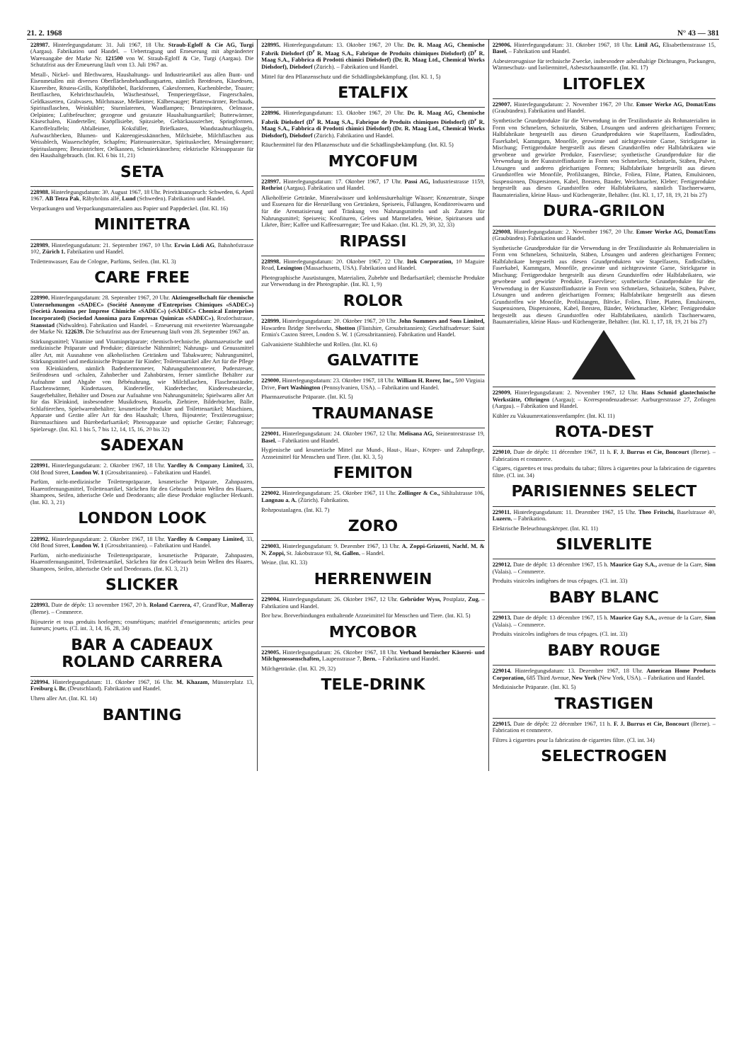21. 2. 1968 N° 43 — 381
228987. Hinterlegungsdatum: 31. Juli 1967, 18 Uhr. Straub-Egloff & Cie AG, Turgi (Aargau). Fabrikation und Handel. – Uebertragung und Erneuerung mit abgeänderter Warenangabe der Marke Nr. 121500 von W. Straub-Egloff & Cie, Turgi (Aargau). Die Schutzfrist aus der Erneuerung läuft vom 13. Juli 1967 an.
Metall-, Nickel- und Blechwaren, Haushaltungs- und Industrieartikel aus allen Bunt- und Eisenmetallen mit diversen Oberflächenbehandlungsarten, nämlich Brotdosen, Käsedosen, Käsereiber, Rösteи-Grills, Knöpflihobel, Backformen, Cakesformen, Kuchenbleche, Toaster; Bettflaschen, Kehrichtschaufeln, Wäschestössel, Temperiergefässe, Fingerschalen, Geldkassetten, Grabvasen, Milchmasse, Melkeimer, Kälbersauger; Plattenwärmer, Rechauds, Spiritusflaschen, Weinkühler; Sturmlaternen, Wandlampen; Benzinpinten, Oelmasse, Oelpinten; Luftbefeuchter; gezogene und gestanzte Haushaltungsartikel; Butterwärmer, Käseschalen, Kinderteller, Knöpflisiebe, Spitzsiebe, Gebäckausstecher, Springformen, Kartoffelraffeln; Abfalleimer, Koksfüller, Briefkasten, Wandstaubtuchkugeln, Aufwaschbecken, Blumen- und Kakteengiesskännchen, Milchsiebe, Milchflaschen aus Weissblech, Wasserschöpfer, Schapfen; Plattenuntersätze, Spirituskocher, Messingbrenner; Spirituslampen; Benzintrichter, Oelkannen, Schmierkännchen; elektrische Kleinapparate für den Haushaltgebrauch. (Int. Kl. 6 bis 11, 21)
SETA
228988. Hinterlegungsdatum: 30. August 1967, 18 Uhr. Prioritätsanspruch: Schweden, 6. April 1967. AB Tetra Pak, Råbyholms allé, Lund (Schweden). Fabrikation und Handel.
Verpackungen und Verpackungsmaterialien aus Papier und Pappdeckel. (Int. Kl. 16)
MINITETRA
228989. Hinterlegungsdatum: 21. September 1967, 10 Uhr. Erwin Lüdi AG, Bahnhofstrasse 102, Zürich 1. Fabrikation und Handel.
Toilettenwasser, Eau de Cologne, Parfüms, Seifen. (Int. Kl. 3)
CARE FREE
228990. Hinterlegungsdatum: 28. September 1967, 20 Uhr. Aktiengesellschaft für chemische Unternehmungen «SADEC» (Société Anonyme d'Entreprises Chimiques «SADEC») (Società Anonima per Imprese Chimiche «SADEC») («SADEC» Chemical Enterprises Incorporated) (Sociedad Anonima para Empresas Quimicas «SADEC»), Rozlochstrasse, Stansstad (Nidwalden). Fabrikation und Handel. – Erneuerung mit erweiterter Warenangabe der Marke Nr. 122639. Die Schutzfrist aus der Erneuerung läuft vom 28. September 1967 an.
Stärkungsmittel; Vitamine und Vitaminpräparate; chemisch-technische, pharmazeutische und medizinische Präparate und Produkte; diätetische Nährmittel; Nahrungs- und Genussmittel aller Art, mit Ausnahme von alkoholischen Getränken und Tabakwaren; Nahrungsmittel, Stärkungsmittel und medizinische Präparate für Kinder; Toilettenartikel aller Art für die Pflege von Kleinkindern, nämlich Badethermometer, Nahrungsthermometer, Puderstreuer, Seifendosen und -schalen, Zahnbecher und Zahnbürsten, ferner sämtliche Behälter zur Aufnahme und Abgabe von Bébénahrung, wie Milchflaschen, Flaschenständer, Flaschenwärmer, Kindertassen, Kinderteller, Kinderbecher, Kinderessbestecke, Saugerbehälter, Behälter und Dosen zur Aufnahme von Nahrungsmitteln; Spielwaren aller Art für das Kleinkind, insbesondere Musikdosen, Rasseln, Ziehtiere, Bilderbücher, Bälle, Schlaftierchen, Spielwarenbehälter; kosmetische Produkte und Toilettenartikel; Maschinen, Apparate und Geräte aller Art für den Haushalt; Uhren, Bijouterie; Textilerzeugnisse; Büromaschinen und Bürobedarfsartikel; Photoapparate und optische Geräte; Fahrzeuge; Spielzeuge. (Int. Kl. 1 bis 5, 7 bis 12, 14, 15, 16, 20 bis 32)
SADEXAN
228991. Hinterlegungsdatum: 2. Oktober 1967, 18 Uhr. Yardley & Company Limited, 33, Old Bond Street, London W. 1 (Grossbritannien). – Fabrikation und Handel.
Parfüm, nicht-medizinische Toilettenpräparate, kosmetische Präparate, Zahnpasten, Haarentfernungsmittel, Toilettenartikel, Säckchen für den Gebrauch beim Wellen des Haares, Shampoos, Seifen, ätherische Oele und Deodorants; alle diese Produkte englischer Herkunft. (Int. Kl. 3, 21)
LONDON LOOK
228992. Hinterlegungsdatum: 2. Oktober 1967, 18 Uhr. Yardley & Company Limited, 33, Old Bond Street, London W. 1 (Grossbritannien). – Fabrikation und Handel.
Parfüm, nicht-medizinische Toilettenpräparate, kosmetische Präparate, Zahnpasten, Haarentfernungsmittel, Toilettenartikel, Säckchen für den Gebrauch beim Wellen des Haares, Shampoos, Seifen, ätherische Oele und Deodorants. (Int. Kl. 3, 21)
SLICKER
228993. Date de dépôt: 13 novembre 1967, 20 h. Roland Carrera, 47, Grand'Rue, Malleray (Berne). – Commerce.
Bijouterie et tous produits horlogers; cosmétiques; matériel d'enseignements; articles pour fumeurs; jouets. (Cl. int. 3, 14, 16, 28, 34)
BAR A CADEAUX
ROLAND CARRERA
228994. Hinterlegungsdatum: 11. Oktober 1967, 16 Uhr. M. Khazam, Münsterplatz 13, Freiburg i. Br. (Deutschland). Fabrikation und Handel.
Uhren aller Art. (Int. Kl. 14)
BANTING
228995. Hinterlegungsdatum: 13. Oktober 1967, 20 Uhr. Dr. R. Maag AG, Chemische Fabrik Dielsdorf (D<sup>r</sup> R. Maag S.A., Fabrique de Produits chimiques Dielsdorf) (D<sup>r</sup> R. Maag S.A., Fabbrica di Prodotti chimici Dielsdorf) (Dr. R. Maag Ltd., Chemical Works Dielsdorf), Dielsdorf (Zürich). – Fabrikation und Handel.
Mittel für den Pflanzenschutz und die Schädlingsbekämpfung. (Int. Kl. 1, 5)
ETALFIX
228996. Hinterlegungsdatum: 13. Oktober 1967, 20 Uhr. Dr. R. Maag AG, Chemische Fabrik Dielsdorf (D<sup>r</sup> R. Maag S.A., Fabrique de Produits chimiques Dielsdorf) (D<sup>r</sup> R. Maag S.A., Fabbrica di Prodotti chimici Dielsdorf) (Dr. R. Maag Ltd., Chemical Works Dielsdorf), Dielsdorf (Zürich). Fabrikation und Handel.
Räuchermittel für den Pflanzenschutz und die Schädlingsbekämpfung. (Int. Kl. 5)
MYCOFUM
228997. Hinterlegungsdatum: 17. Oktober 1967, 17 Uhr. Passi AG, Industriestrasse 1159, Rothrist (Aargau). Fabrikation und Handel.
Alkoholfreie Getränke, Mineralwässer und kohlensäurehaltige Wässer; Konzentrate, Sirupe und Essenzen für die Herstellung von Getränken, Speiseeis, Füllungen, Konditoreiwaren und für die Aromatisierung und Tränkung von Nahrungsmitteln und als Zutaten für Nahrungsmittel; Speiseeis; Konfituren, Gelees und Marmeladen, Weine, Spirituosen und Liköre, Bier; Kaffee und Kaffeesurrogate; Tee und Kakao. (Int. Kl. 29, 30, 32, 33)
RIPASSI
228998. Hinterlegungsdatum: 20. Oktober 1967, 22 Uhr. Itek Corporation, 10 Maguire Road, Lexington (Massachusetts, USA). Fabrikation und Handel.
Photographische Ausrüstungen, Materialien, Zubehör und Bedarfsartikel; chemische Produkte zur Verwendung in der Photographie. (Int. Kl. 1, 9)
ROLOR
228999. Hinterlegungsdatum: 20. Oktober 1967, 20 Uhr. John Summers and Sons Limited, Hawarden Bridge Steelworks, Shotton (Flintshire, Grossbritannien); Geschäftsadresse: Saint Ermin's Caxton Street, London S. W. 1 (Grossbritannien). Fabrikation und Handel.
Galvanisierte Stahlbleche und Rollen. (Int. Kl. 6)
GALVATITE
229000. Hinterlegungsdatum: 23. Oktober 1967, 18 Uhr. William H. Rorer, Inc., 500 Virginia Drive, Fort Washington (Pennsylvanien, USA). – Fabrikation und Handel.
Pharmazeutische Präparate. (Int. Kl. 5)
TRAUMANASE
229001. Hinterlegungsdatum: 24. Oktober 1967, 12 Uhr. Melisana AG, Steinentorstrasse 19, Basel. – Fabrikation und Handel.
Hygienische und kosmetische Mittel zur Mund-, Haut-, Haar-, Körper- und Zahnpflege, Arzneimittel für Menschen und Tiere. (Int. Kl. 3, 5)
FEMITON
229002. Hinterlegungsdatum: 25. Oktober 1967, 11 Uhr. Zollinger & Co., Sihltalstrasse 106, Langnau a. A. (Zürich). Fabrikation.
Rohrpostanlagen. (Int. Kl. 7)
ZORO
229003. Hinterlegungsdatum: 9. Dezember 1967, 13 Uhr. A. Zoppi-Grizzetti, Nachf. M. & N. Zoppi, St. Jakobstrasse 93, St. Gallen. – Handel.
Weine. (Int. Kl. 33)
HERRENWEIN
229004. Hinterlegungsdatum: 26. Oktober 1967, 12 Uhr. Gebrüder Wyss, Postplatz, Zug. – Fabrikation und Handel.
Bor bzw. Borverbindungen enthaltende Arzneimittel für Menschen und Tiere. (Int. Kl. 5)
MYCOBOR
229005. Hinterlegungsdatum: 26. Oktober 1967, 18 Uhr. Verband bernischer Käserei- und Milchgenossenschaften, Laupenstrasse 7, Bern. – Fabrikation und Handel.
Milchgetränke. (Int. Kl. 29, 32)
TELE-DRINK
229006. Hinterlegungsdatum: 31. Oktober 1967, 18 Uhr. Littil AG, Elisabethenstrasse 15, Basel. – Fabrikation und Handel.
Asbesterzeugnisse für technische Zwecke, insbesondere asbesthaltige Dichtungen, Packungen, Wärmeschutz- und Isoliermittel, Asbestschaumstoffe. (Int. Kl. 17)
LITOFLEX
229007. Hinterlegungsdatum: 2. November 1967, 20 Uhr. Emser Werke AG, Domat/Ems (Graubünden). Fabrikation und Handel.
Synthetische Grundprodukte für die Verwendung in der Textilindustrie als Rohmaterialien in Form von Schmelzen, Schnitzeln, Stäben, Lösungen und anderen gleichartigen Formen; Halbfabrikate hergestellt aus diesen Grundprodukten wie Stapelfasern, Endlosfäden, Faserkabel, Kammgarn, Monofile, gezwirnte und nichtgezwirnte Garne, Strickgarne in Mischung; Fertigprodukte hergestellt aus diesen Grundstoffen oder Halbfabrikaten wie gewobene und gewirkte Produkte, Faservliese; synthetische Grundprodukte für die Verwendung in der Kunststoffindustrie in Form von Schmelzen, Schnitzeln, Stäben, Pulver, Lösungen und anderen gleichartigen Formen; Halbfabrikate hergestellt aus diesen Grundstoffen wie Monofile, Profilstangen, Blöcke, Folien, Filme, Platten, Emulsionen, Suspensionen, Dispersionen, Kabel, Borsten, Bänder, Weichmacher, Kleber; Fertigprodukte hergestellt aus diesen Grundstoffen oder Halbfabrikaten, nämlich Täschnerwaren, Baumaterialien, kleine Haus- und Küchengeräte, Behälter. (Int. Kl. 1, 17, 18, 19, 21 bis 27)
DURA-GRILON
229008. Hinterlegungsdatum: 2. November 1967, 20 Uhr. Emser Werke AG, Domat/Ems (Graubünden). Fabrikation und Handel.
Synthetische Grundprodukte für die Verwendung in der Textilindustrie als Rohmaterialien in Form von Schmelzen, Schnitzeln, Stäben, Lösungen und anderen gleichartigen Formen; Halbfabrikate hergestellt aus diesen Grundprodukten wie Stapelfasern, Endlosfäden, Faserkabel, Kammgarn, Monofile, gezwirnte und nichtgezwirnte Garne, Strickgarne in Mischung; Fertigprodukte hergestellt aus diesen Grundstoffen oder Halbfabrikaten, wie gewobene und gewirkte Produkte, Faservliese; synthetische Grundprodukte für die Verwendung in der Kunststoffindustrie in Form von Schmelzen, Schnitzeln, Stäben, Pulver, Lösungen und anderen gleichartigen Formen; Halbfabrikate hergestellt aus diesen Grundstoffen wie Monofile, Profilstangen, Blöcke, Folien, Filme, Platten, Emulsionen, Suspensionen, Dispersionen, Kabel, Borsten, Bänder, Weichmacher, Kleber; Fertigprodukte hergestellt aus diesen Grundstoffen oder Halbfabrikaten, nämlich Täschnerwaren, Baumaterialien, kleine Haus- und Küchengeräte, Behälter. (Int. Kl. 1, 17, 18, 19, 21 bis 27)
229009. Hinterlegungsdatum: 2. November 1967, 12 Uhr. Hans Schmid glastechnische Werkstätte, Oftringen (Aargau); – Korrespondenzadresse: Aarburgerstrasse 27, Zofingen (Aargau). – Fabrikation und Handel.
Kühler zu Vakuumrotationsverdampfer. (Int. Kl. 11)
ROTA-DEST
229010. Date de dépôt: 11 décembre 1967, 11 h. F. J. Burrus et Cie, Boncourt (Berne). – Fabrication et commerce.
Cigares, cigarettes et tous produits du tabac; filtres à cigarettes pour la fabrication de cigarettes filtre. (Cl. int. 34)
PARISIENNES SELECT
229011. Hinterlegungsdatum: 11. Dezember 1967, 15 Uhr. Theo Fritschi, Baselstrasse 40, Luzern. – Fabrikation.
Elektrische Beleuchtungskörper. (Int. Kl. 11)
SILVERLITE
229012. Date de dépôt: 13 décembre 1967, 15 h. Maurice Gay S.A., avenue de la Gare, Sion (Valais). – Commerce.
Produits vinicoles indigènes de tous cépages. (Cl. int. 33)
BABY BLANC
229013. Date de dépôt: 13 décembre 1967, 15 h. Maurice Gay S.A., avenue de la Gare, Sion (Valais). – Commerce.
Produits vinicoles indigènes de tous cépages. (Cl. int. 33)
BABY ROUGE
229014. Hinterlegungsdatum: 13. Dezember 1967, 18 Uhr. American Home Products Corporation, 685 Third Avenue, New York (New York, USA). – Fabrikation und Handel.
Medizinische Präparate. (Int. Kl. 5)
TRASTIGEN
229015. Date de dépôt: 22 décembre 1967, 11 h. F. J. Burrus et Cie, Boncourt (Berne). – Fabrication et commerce.
Filtres à cigarettes pour la fabrication de cigarettes filtre. (Cl. int. 34)
SELECTROGEN